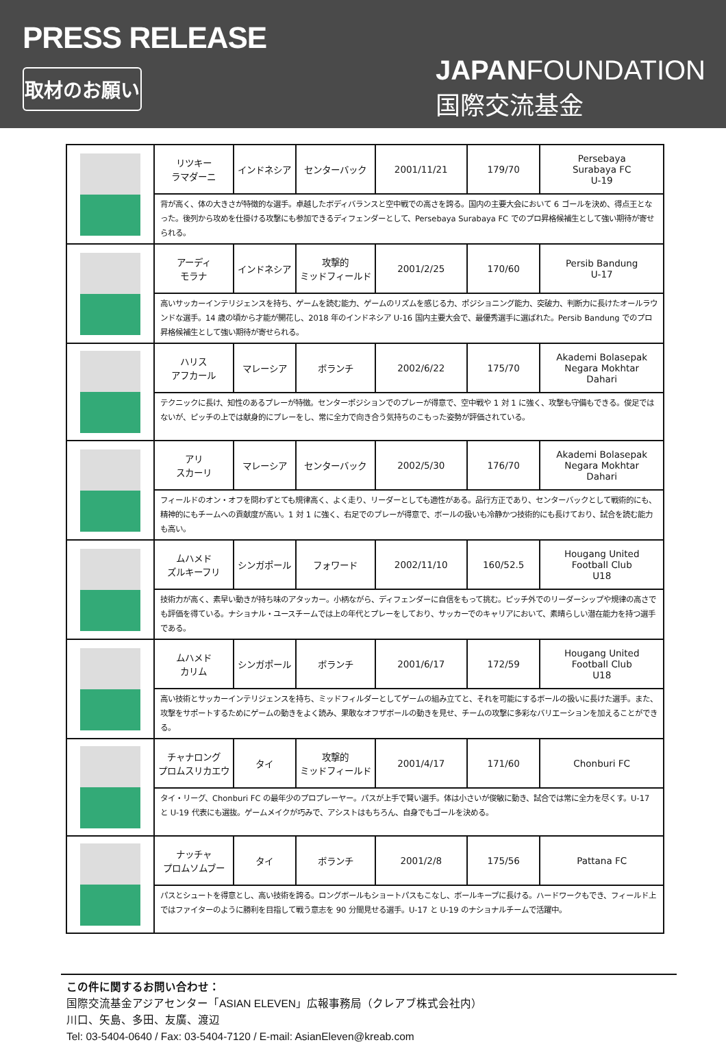PRESS RELEASE
取材のお願い
JAPANFOUNDATION
国際交流基金
| | リツキー ラマダーニ | インドネシア | センターバック | 2001/11/21 | 179/70 | Persebaya Surabaya FC U-19 |
| | 背が高く、体の大きさが特徴的な選手。卓越したボディバランスと空中戦での高さを誇る。国内の主要大会において 6 ゴールを決め、得点王となった。後列から攻めを仕掛ける攻撃にも参加できるディフェンダーとして、Persebaya Surabaya FC でのプロ昇格候補生として強い期待が寄せられる。 | | | | | |
| | アーディ モラナ | インドネシア | 攻撃的 ミッドフィールド | 2001/2/25 | 170/60 | Persib Bandung U-17 |
| | 高いサッカーインテリジェンスを持ち、ゲームを読む能力、ゲームのリズムを感じる力、ポジショニング能力、突破力、判断力に長けたオールラウンドな選手。14 歳の頃から才能が開花し、2018 年のインドネシア U-16 国内主要大会で、最優秀選手に選ばれた。Persib Bandung でのプロ昇格候補生として強い期待が寄せられる。 | | | | | |
| | ハリス アフカール | マレーシア | ボランチ | 2002/6/22 | 175/70 | Akademi Bolasepak Negara Mokhtar Dahari |
| | テクニックに長け、知性のあるプレーが特徴。センターポジションでのプレーが得意で、空中戦や 1 対 1 に強く、攻撃も守備もできる。俊足ではないが、ピッチの上では献身的にプレーをし、常に全力で向き合う気持ちのこもった姿勢が評価されている。 | | | | | |
| | アリ スカーリ | マレーシア | センターバック | 2002/5/30 | 176/70 | Akademi Bolasepak Negara Mokhtar Dahari |
| | フィールドのオン・オフを問わずとても規律高く、よく走り、リーダーとしても適性がある。品行方正であり、センターバックとして戦術的にも、精神的にもチームへの貢献度が高い。1 対 1 に強く、右足でのプレーが得意で、ボールの扱いも冷静かつ技術的にも長けており、試合を読む能力も高い。 | | | | | |
| | ムハメド ズルキーフリ | シンガポール | フォワード | 2002/11/10 | 160/52.5 | Hougang United Football Club U18 |
| | 技術力が高く、素早い動きが持ち味のアタッカー。小柄ながら、ディフェンダーに自信をもって挑む。ピッチ外でのリーダーシップや規律の高さでも評価を得ている。ナショナル・ユースチームでは上の年代とプレーをしており、サッカーでのキャリアにおいて、素晴らしい潜在能力を持つ選手である。 | | | | | |
| | ムハメド カリム | シンガポール | ボランチ | 2001/6/17 | 172/59 | Hougang United Football Club U18 |
| | 高い技術とサッカーインテリジェンスを持ち、ミッドフィルダーとしてゲームの組み立てと、それを可能にするボールの扱いに長けた選手。また、攻撃をサポートするためにゲームの動きをよく読み、果敢なオフザボールの動きを見せ、チームの攻撃に多彩なバリエーションを加えることができる。 | | | | | |
| | チャナロング プロムスリカエウ | タイ | 攻撃的 ミッドフィールド | 2001/4/17 | 171/60 | Chonburi FC |
| | タイ・リーグ、Chonburi FC の最年少のプロプレーヤー。パスが上手で賢い選手。体は小さいが俊敏に動き、試合では常に全力を尽くす。U-17 と U-19 代表にも選抜。ゲームメイクが巧みで、アシストはもちろん、自身でもゴールを決める。 | | | | | |
| | ナッチャ プロムソムブー | タイ | ボランチ | 2001/2/8 | 175/56 | Pattana FC |
| | パスとシュートを得意とし、高い技術を誇る。ロングボールもショートパスもこなし、ボールキープに長ける。ハードワークもでき、フィールド上ではファイターのように勝利を目指して戦う意志を 90 分間見せる選手。U-17 と U-19 のナショナルチームで活躍中。 | | | | | |
この件に関するお問い合わせ：
国際交流基金アジアセンター「ASIAN ELEVEN」広報事務局（クレアブ株式会社内）
川口、矢島、多田、友廣、渡辺
Tel: 03-5404-0640 / Fax: 03-5404-7120 / E-mail: AsianEleven@kreab.com